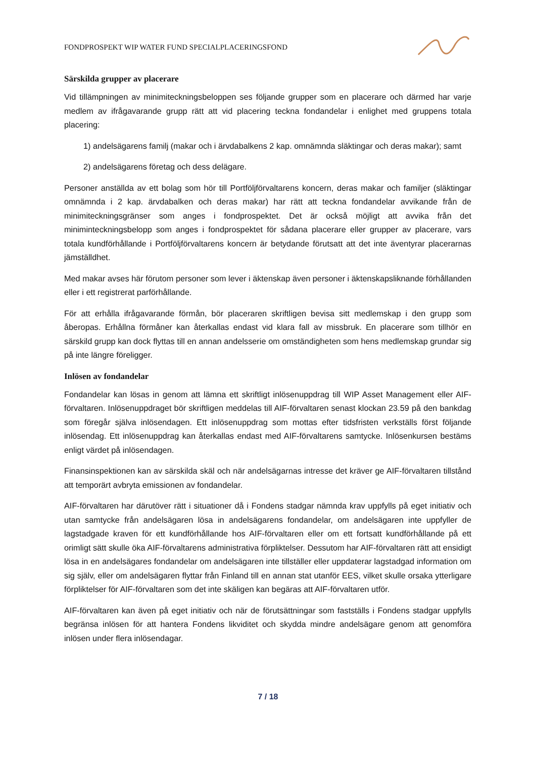FONDPROSPEKT WIP WATER FUND SPECIALPLACERINGSFOND
Särskilda grupper av placerare
Vid tillämpningen av minimiteckningsbeloppen ses följande grupper som en placerare och därmed har varje medlem av ifrågavarande grupp rätt att vid placering teckna fondandelar i enlighet med gruppens totala placering:
1) andelsägarens familj (makar och i ärvdabalkens 2 kap. omnämnda släktingar och deras makar); samt
2) andelsägarens företag och dess delägare.
Personer anställda av ett bolag som hör till Portföljförvaltarens koncern, deras makar och familjer (släktingar omnämnda i 2 kap. ärvdabalken och deras makar) har rätt att teckna fondandelar avvikande från de minimiteckningsgränser som anges i fondprospektet. Det är också möjligt att avvika från det miniminteckningsbelopp som anges i fondprospektet för sådana placerare eller grupper av placerare, vars totala kundförhållande i Portföljförvaltarens koncern är betydande förutsatt att det inte äventyrar placerarnas jämställdhet.
Med makar avses här förutom personer som lever i äktenskap även personer i äktenskapsliknande förhållanden eller i ett registrerat parförhållande.
För att erhålla ifrågavarande förmån, bör placeraren skriftligen bevisa sitt medlemskap i den grupp som åberopas. Erhållna förmåner kan återkallas endast vid klara fall av missbruk. En placerare som tillhör en särskild grupp kan dock flyttas till en annan andelsserie om omständigheten som hens medlemskap grundar sig på inte längre föreligger.
Inlösen av fondandelar
Fondandelar kan lösas in genom att lämna ett skriftligt inlösenuppdrag till WIP Asset Management eller AIF-förvaltaren. Inlösenuppdraget bör skriftligen meddelas till AIF-förvaltaren senast klockan 23.59 på den bankdag som föregår själva inlösendagen. Ett inlösenuppdrag som mottas efter tidsfristen verkställs först följande inlösendag. Ett inlösenuppdrag kan återkallas endast med AIF-förvaltarens samtycke. Inlösenkursen bestäms enligt värdet på inlösendagen.
Finansinspektionen kan av särskilda skäl och när andelsägarnas intresse det kräver ge AIF-förvaltaren tillstånd att temporärt avbryta emissionen av fondandelar.
AIF-förvaltaren har därutöver rätt i situationer då i Fondens stadgar nämnda krav uppfylls på eget initiativ och utan samtycke från andelsägaren lösa in andelsägarens fondandelar, om andelsägaren inte uppfyller de lagstadgade kraven för ett kundförhållande hos AIF-förvaltaren eller om ett fortsatt kundförhållande på ett orimligt sätt skulle öka AIF-förvaltarens administrativa förpliktelser. Dessutom har AIF-förvaltaren rätt att ensidigt lösa in en andelsägares fondandelar om andelsägaren inte tillställer eller uppdaterar lagstadgad information om sig själv, eller om andelsägaren flyttar från Finland till en annan stat utanför EES, vilket skulle orsaka ytterligare förpliktelser för AIF-förvaltaren som det inte skäligen kan begäras att AIF-förvaltaren utför.
AIF-förvaltaren kan även på eget initiativ och när de förutsättningar som fastställs i Fondens stadgar uppfylls begränsa inlösen för att hantera Fondens likviditet och skydda mindre andelsägare genom att genomföra inlösen under flera inlösendagar.
7 / 18